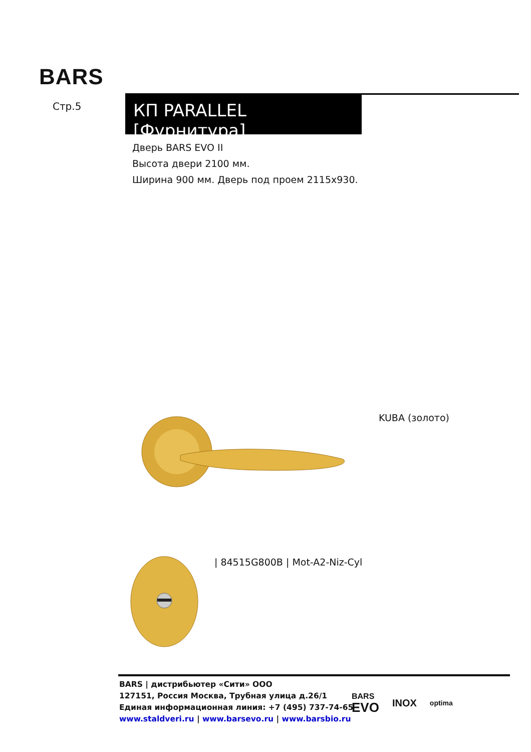BARS
Стр.5 КП PARALLEL [Фурнитура]
Дверь BARS EVO II
Высота двери 2100 мм.
Ширина 900 мм. Дверь под проем 2115x930.
KUBA (золото)
| 84515G800B | Mot-A2-Niz-Cyl
BARS | дистрибьютер «Сити» ООО
127151, Россия Москва, Трубная улица д.26/1
Единая информационная линия: +7 (495) 737-74-65
www.staldveri.ru | www.barsevo.ru | www.barsbio.ru
BARS
EVO
INOX
optima